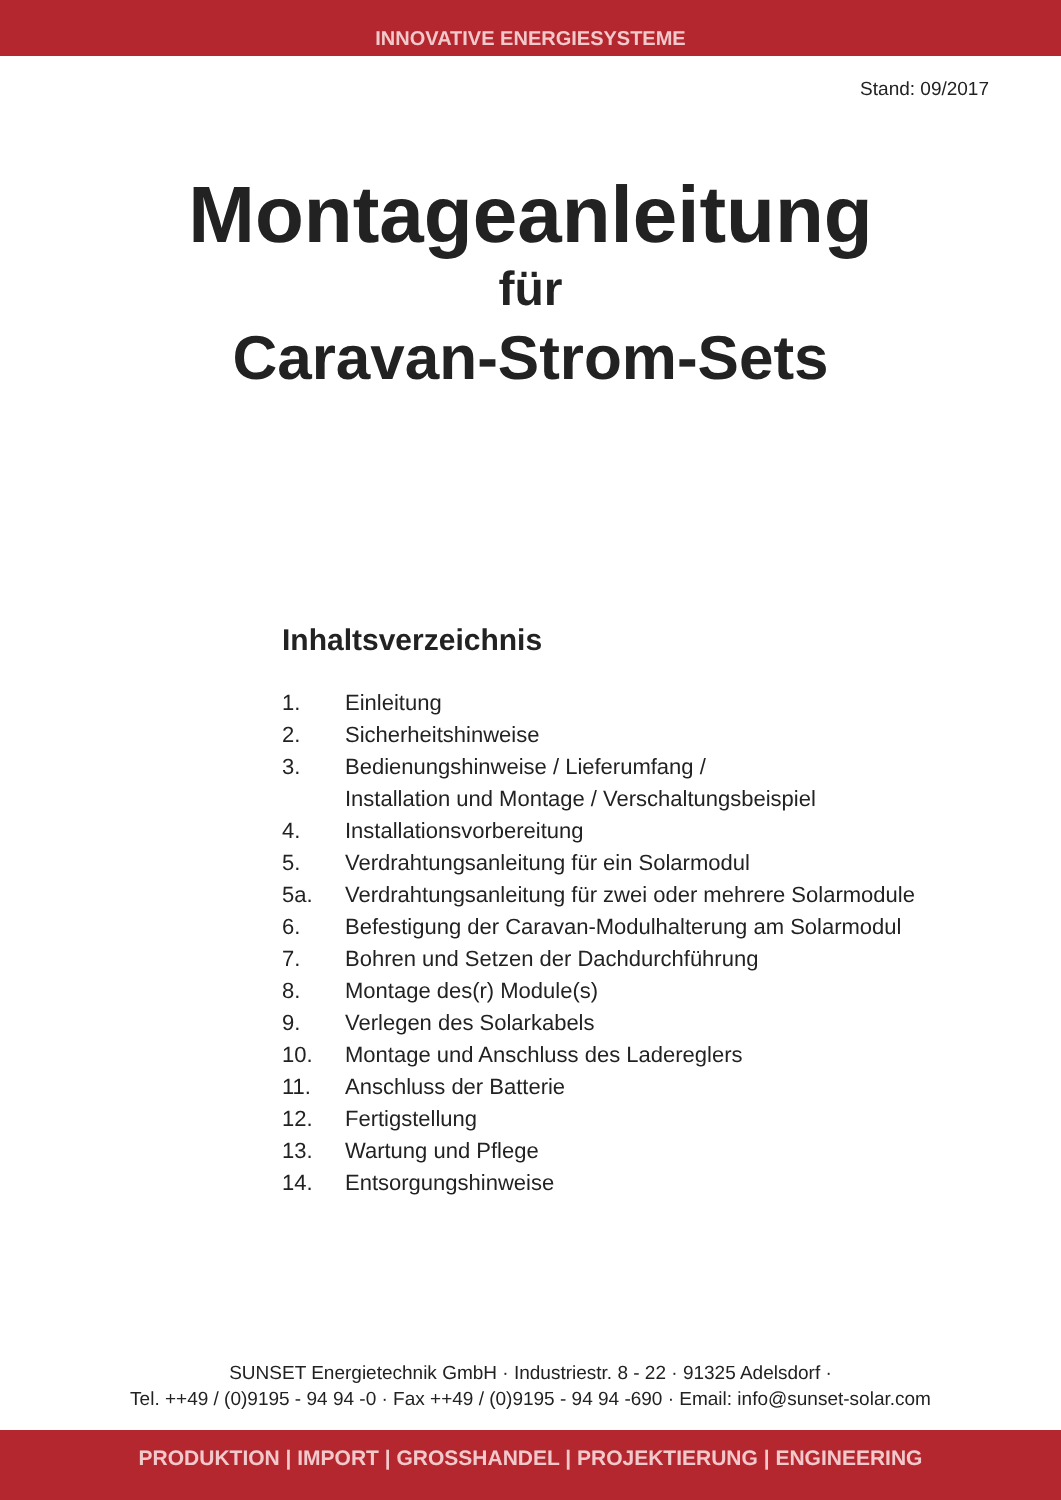INNOVATIVE ENERGIESYSTEME
Stand: 09/2017
Montageanleitung
für
Caravan-Strom-Sets
Inhaltsverzeichnis
1. Einleitung
2. Sicherheitshinweise
3. Bedienungshinweise / Lieferumfang /
Installation und Montage / Verschaltungsbeispiel
4. Installationsvorbereitung
5. Verdrahtungsanleitung für ein Solarmodul
5a. Verdrahtungsanleitung für zwei oder mehrere Solarmodule
6. Befestigung der Caravan-Modulhalterung am Solarmodul
7. Bohren und Setzen der Dachdurchführung
8. Montage des(r) Module(s)
9. Verlegen des Solarkabels
10. Montage und Anschluss des Ladereglers
11. Anschluss der Batterie
12. Fertigstellung
13. Wartung und Pflege
14. Entsorgungshinweise
SUNSET Energietechnik GmbH · Industriestr. 8 - 22 · 91325 Adelsdorf ·
Tel. ++49 / (0)9195 - 94 94 -0 · Fax ++49 / (0)9195 - 94 94 -690 · Email: info@sunset-solar.com
PRODUKTION | IMPORT | GROSSHANDEL | PROJEKTIERUNG | ENGINEERING